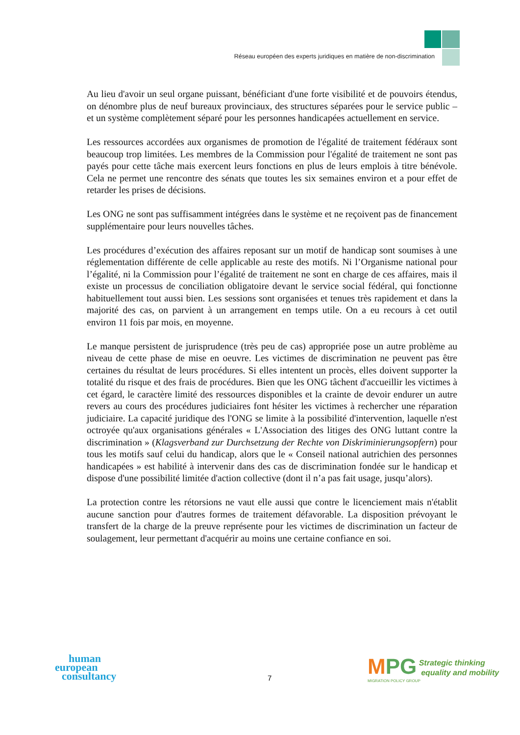Réseau européen des experts juridiques en matière de non-discrimination
Au lieu d'avoir un seul organe puissant, bénéficiant d'une forte visibilité et de pouvoirs étendus, on dénombre plus de neuf bureaux provinciaux, des structures séparées pour le service public – et un système complètement séparé pour les personnes handicapées actuellement en service.
Les ressources accordées aux organismes de promotion de l'égalité de traitement fédéraux sont beaucoup trop limitées. Les membres de la Commission pour l'égalité de traitement ne sont pas payés pour cette tâche mais exercent leurs fonctions en plus de leurs emplois à titre bénévole. Cela ne permet une rencontre des sénats que toutes les six semaines environ et a pour effet de retarder les prises de décisions.
Les ONG ne sont pas suffisamment intégrées dans le système et ne reçoivent pas de financement supplémentaire pour leurs nouvelles tâches.
Les procédures d’exécution des affaires reposant sur un motif de handicap sont soumises à une réglementation différente de celle applicable au reste des motifs. Ni l’Organisme national pour l’égalité, ni la Commission pour l’égalité de traitement ne sont en charge de ces affaires, mais il existe un processus de conciliation obligatoire devant le service social fédéral, qui fonctionne habituellement tout aussi bien. Les sessions sont organisées et tenues très rapidement et dans la majorité des cas, on parvient à un arrangement en temps utile. On a eu recours à cet outil environ 11 fois par mois, en moyenne.
Le manque persistent de jurisprudence (très peu de cas) appropriée pose un autre problème au niveau de cette phase de mise en oeuvre. Les victimes de discrimination ne peuvent pas être certaines du résultat de leurs procédures. Si elles intentent un procès, elles doivent supporter la totalité du risque et des frais de procédures. Bien que les ONG tâchent d'accueillir les victimes à cet égard, le caractère limité des ressources disponibles et la crainte de devoir endurer un autre revers au cours des procédures judiciaires font hésiter les victimes à rechercher une réparation judiciaire. La capacité juridique des l'ONG se limite à la possibilité d'intervention, laquelle n'est octroyée qu'aux organisations générales « L'Association des litiges des ONG luttant contre la discrimination » (Klagsverband zur Durchsetzung der Rechte von Diskriminierungsopfern) pour tous les motifs sauf celui du handicap, alors que le « Conseil national autrichien des personnes handicapées » est habilité à intervenir dans des cas de discrimination fondée sur le handicap et dispose d'une possibilité limitée d'action collective (dont il n’a pas fait usage, jusqu’alors).
La protection contre les rétorsions ne vaut elle aussi que contre le licenciement mais n'établit aucune sanction pour d'autres formes de traitement défavorable. La disposition prévoyant le transfert de la charge de la preuve représente pour les victimes de discrimination un facteur de soulagement, leur permettant d'acquérir au moins une certaine confiance en soi.
human
european
consultancy
7
MPG Strategic thinking
equality and mobility
MIGRATION POLICY GROUP